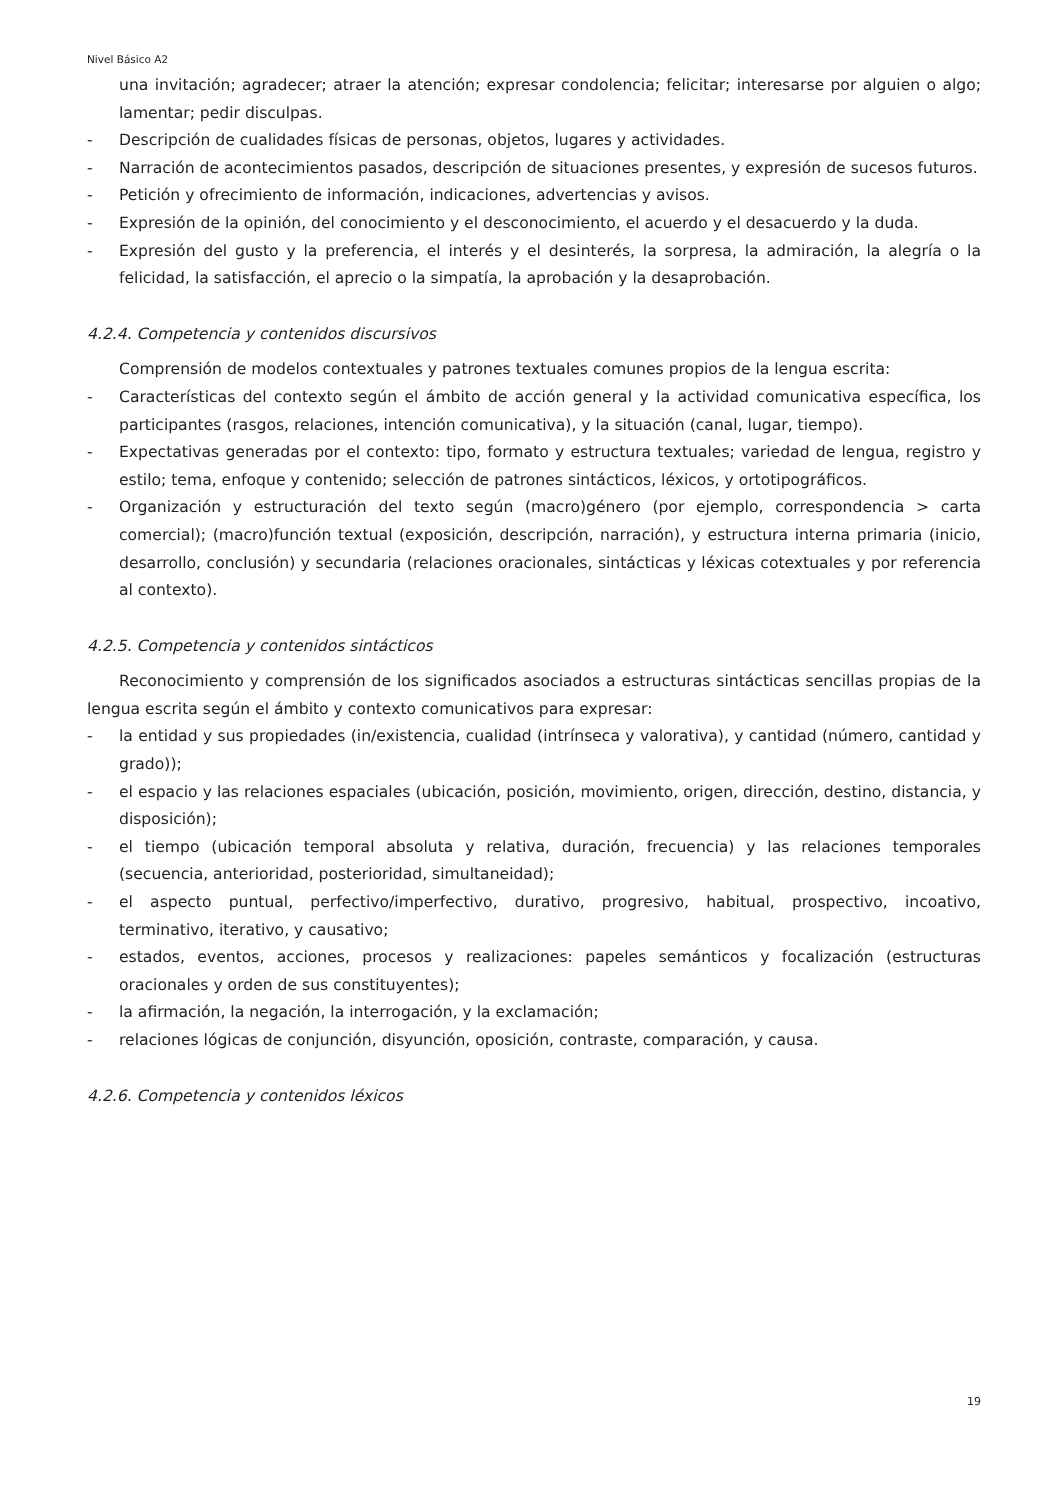Nivel Básico A2
una invitación; agradecer; atraer la atención; expresar condolencia; felicitar; interesarse por alguien o algo; lamentar; pedir disculpas.
- Descripción de cualidades físicas de personas, objetos, lugares y actividades.
- Narración de acontecimientos pasados, descripción de situaciones presentes, y expresión de sucesos futuros.
- Petición y ofrecimiento de información, indicaciones, advertencias y avisos.
- Expresión de la opinión, del conocimiento y el desconocimiento, el acuerdo y el desacuerdo y la duda.
- Expresión del gusto y la preferencia, el interés y el desinterés, la sorpresa, la admiración, la alegría o la felicidad, la satisfacción, el aprecio o la simpatía, la aprobación y la desaprobación.
4.2.4. Competencia y contenidos discursivos
Comprensión de modelos contextuales y patrones textuales comunes propios de la lengua escrita:
- Características del contexto según el ámbito de acción general y la actividad comunicativa específica, los participantes (rasgos, relaciones, intención comunicativa), y la situación (canal, lugar, tiempo).
- Expectativas generadas por el contexto: tipo, formato y estructura textuales; variedad de lengua, registro y estilo; tema, enfoque y contenido; selección de patrones sintácticos, léxicos, y ortotipográficos.
- Organización y estructuración del texto según (macro)género (por ejemplo, correspondencia > carta comercial); (macro)función textual (exposición, descripción, narración), y estructura interna primaria (inicio, desarrollo, conclusión) y secundaria (relaciones oracionales, sintácticas y léxicas cotextuales y por referencia al contexto).
4.2.5. Competencia y contenidos sintácticos
Reconocimiento y comprensión de los significados asociados a estructuras sintácticas sencillas propias de la lengua escrita según el ámbito y contexto comunicativos para expresar:
- la entidad y sus propiedades (in/existencia, cualidad (intrínseca y valorativa), y cantidad (número, cantidad y grado));
- el espacio y las relaciones espaciales (ubicación, posición, movimiento, origen, dirección, destino, distancia, y disposición);
- el tiempo (ubicación temporal absoluta y relativa, duración, frecuencia) y las relaciones temporales (secuencia, anterioridad, posterioridad, simultaneidad);
- el aspecto puntual, perfectivo/imperfectivo, durativo, progresivo, habitual, prospectivo, incoativo, terminativo, iterativo, y causativo;
- estados, eventos, acciones, procesos y realizaciones: papeles semánticos y focalización (estructuras oracionales y orden de sus constituyentes);
- la afirmación, la negación, la interrogación, y la exclamación;
- relaciones lógicas de conjunción, disyunción, oposición, contraste, comparación, y causa.
4.2.6. Competencia y contenidos léxicos
19